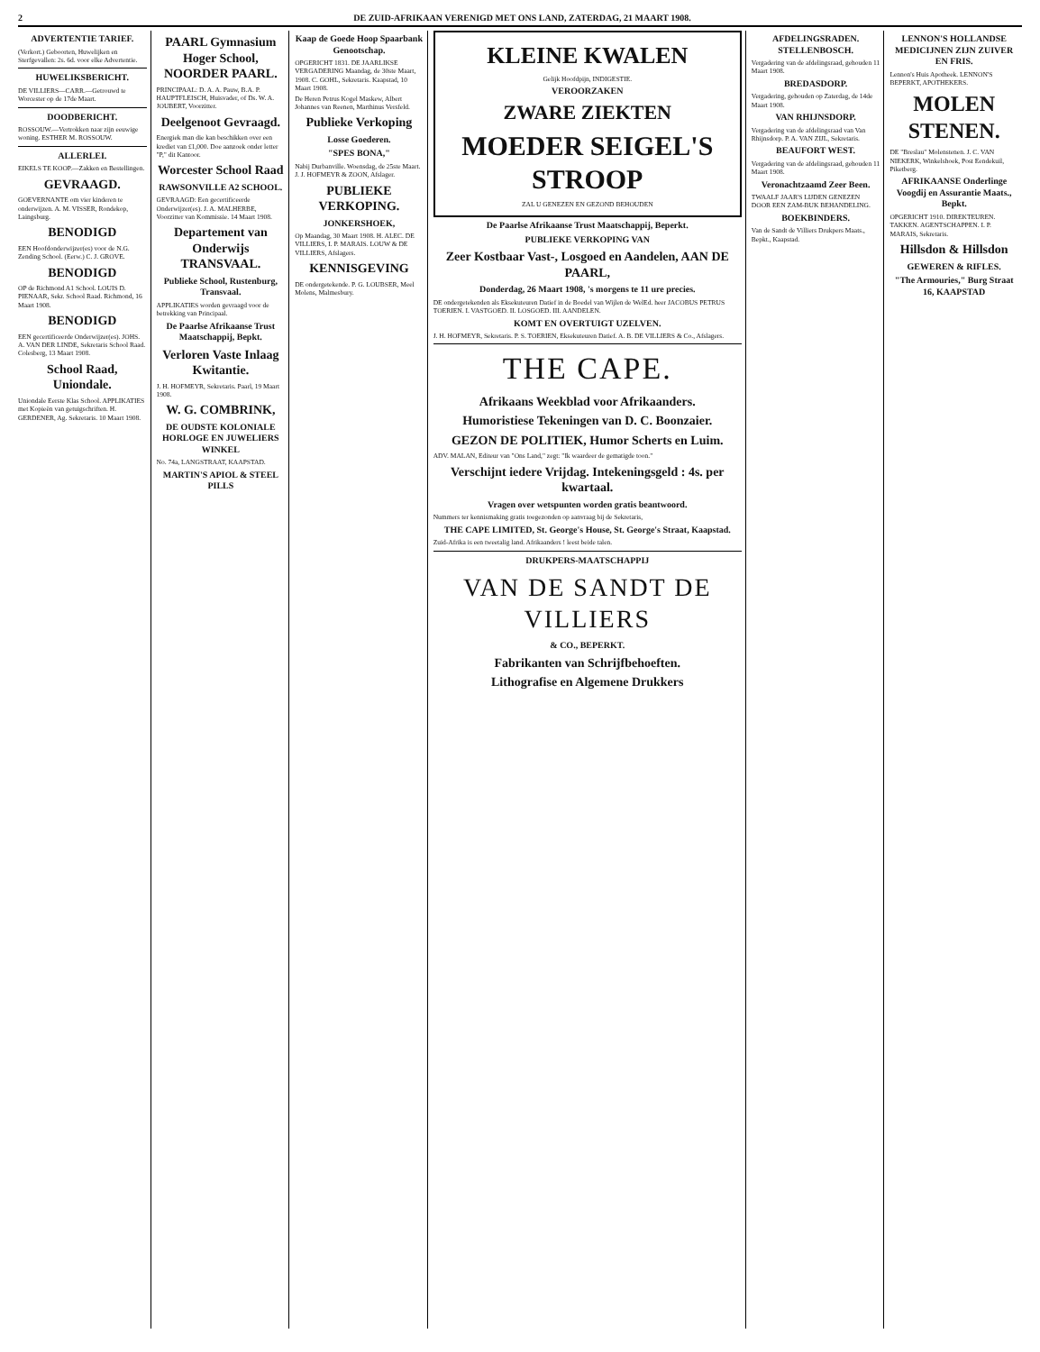2 DE ZUID-AFRIKAAN VERENIGD MET ONS LAND, ZATERDAG, 21 MAART 1908.
ADVERTENTIE TARIEF.
(Verkort.) Geboorten, Huwelijken en Sterfgevallen: 2s. 6d. voor elke Advertentie.
HUWELIKSBERICHT.
DE VILLIERS—CARR.—Getrouwd te Worcester op de 17de Maart.
DOODBERICHT.
ROSSOUW.—Vertrokken naar zijn eeuwige woning. ESTHER M. ROSSOUW.
ALLERLEI.
EIKELS TE KOOP.—Zakken en Bestellingen.
GEVRAAGD.
GOEVERNANTE om vier kinderen te onderwijzen. A. M. VISSER, Rondekop, Laingsburg.
BENODIGD
EEN Hoofdonderwijzer(es) voor de N.G. Zending School. (Eerw.) C. J. GROVE.
BENODIGD
OP de Richmond A1 School. LOUIS D. PIENAAR, Sekr. School Raad. Richmond, 16 Maart 1908.
BENODIGD
EEN gecertificeerde Onderwijzer(es). JOHS. A. VAN DER LINDE, Sekretaris School Raad. Colesberg, 13 Maart 1908.
School Raad, Uniondale.
Uniondale Eerste Klas School. APPLIKATIES met Kopieën van getuigschriften. H. GERDENER, Ag. Sekretaris. 10 Maart 1908.
PAARL Gymnasium Hoger School, NOORDER PAARL.
PRINCIPAAL: D. A. A. Pauw, B.A. P. HAUPTFLEISCH, Huisvader, of Ds. W. A. JOUBERT, Voorzitter.
Deelgenoot Gevraagd.
Energiek man die kan beschikken over een krediet van £1,000. Doe aanzoek onder letter "P," dit Kantoor.
Worcester School Raad
RAWSONVILLE A2 SCHOOL.
GEVRAAGD: Een gecertificeerde Onderwijzer(es). J. A. MALHERBE, Voorzitter van Kommissie. 14 Maart 1908.
Departement van Onderwijs TRANSVAAL.
Publieke School, Rustenburg, Transvaal.
APPLIKATIES worden gevraagd voor de betrekking van Principaal.
De Paarlse Afrikaanse Trust Maatschappij, Bepkt.
Verloren Vaste Inlaag Kwitantie.
J. H. HOFMEYR, Sekretaris. Paarl, 19 Maart 1908.
W. G. COMBRINK,
DE OUDSTE KOLONIALE HORLOGE EN JUWELIERS WINKEL
No. 74a, LANGSTRAAT, KAAPSTAD.
MARTIN'S APIOL & STEEL PILLS
Kaap de Goede Hoop Spaarbank Genootschap.
OPGERICHT 1831. DE JAARLIKSE VERGADERING Maandag, de 30ste Maart, 1908. C. GOHL, Sekretaris. Kaapstad, 10 Maart 1908.
De Heren Petrus Kogel Maskew, Albert Johannes van Reenen, Marthinus Versfeld.
Publieke Verkoping
Losse Goederen.
"SPES BONA,"
Nabij Durbanville. Woensdag, de 25ste Maart. J. J. HOFMEYR & ZOON, Afslager.
PUBLIEKE VERKOPING.
JONKERSHOEK,
Op Maandag, 30 Maart 1908. H. ALEC. DE VILLIERS, I. P. MARAIS. LOUW & DE VILLIERS, Afslagers.
KENNISGEVING
DE ondergetekende. P. G. LOUBSER, Meel Molens, Malmesbury.
KLEINE KWALEN
Gelijk Hoofdpijn, INDIGESTIE.
VEROORZAKEN
ZWARE ZIEKTEN
MOEDER SEIGEL'S STROOP
ZAL U GENEZEN EN GEZOND BEHOUDEN
De Paarlse Afrikaanse Trust Maatschappij, Beperkt.
PUBLIEKE VERKOPING VAN
Zeer Kostbaar Vast-, Losgoed en Aandelen, AAN DE PAARL,
Donderdag, 26 Maart 1908, 's morgens te 11 ure precies.
DE ondergetekenden als Eksekuteuren Datief in de Boedel van Wijlen de WelEd. heer JACOBUS PETRUS TOERIEN. I. VASTGOED. II. LOSGOED. III. AANDELEN.
KOMT EN OVERTUIGT UZELVEN.
J. H. HOFMEYR, Sekretaris. P. S. TOERIEN, Eksekuteuren Datief. A. B. DE VILLIERS & Co., Afslagers.
THE CAPE.
Afrikaans Weekblad voor Afrikaanders.
Humoristiese Tekeningen van D. C. Boonzaier.
GEZON DE POLITIEK, Humor Scherts en Luim.
ADV. MALAN, Editeur van "Ons Land," zegt: "Ik waardeer de gematigde toon."
Verschijnt iedere Vrijdag. Intekeningsgeld : 4s. per kwartaal.
Vragen over wetspunten worden gratis beantwoord.
Nummers ter kennismaking gratis toegezonden op aanvraag bij de Sekretaris,
THE CAPE LIMITED, St. George's House, St. George's Straat, Kaapstad.
Zuid-Afrika is een tweetalig land. Afrikaanders ! leest beide talen.
DRUKPERS-MAATSCHAPPIJ
VAN DE SANDT DE VILLIERS
& CO., BEPERKT.
Fabrikanten van Schrijfbehoeften.
Lithografise en Algemene Drukkers
AFDELINGSRADEN. STELLENBOSCH.
Vergadering van de afdelingsraad, gehouden 11 Maart 1908.
BREDASDORP.
Vergadering, gehouden op Zaterdag, de 14de Maart 1908.
VAN RHIJNSDORP.
Vergadering van de afdelingsraad van Van Rhijnsdorp. P. A. VAN ZIJL, Sekretaris.
BEAUFORT WEST.
Vergadering van de afdelingsraad, gehouden 11 Maart 1908.
Veronachtzaamd Zeer Been.
TWAALF JAAR'S LIJDEN GENEZEN DOOR EEN ZAM-BUK BEHANDELING.
BOEKBINDERS.
Van de Sandt de Villiers Drukpers Maats., Bepkt., Kaapstad.
LENNON'S HOLLANDSE MEDICIJNEN ZIJN ZUIVER EN FRIS.
Lennon's Huis Apotheek. LENNON'S BEPERKT, APOTHEKERS.
MOLEN STENEN.
DE "Breslau" Molenstenen. J. C. VAN NIEKERK, Winkelshoek, Post Eendekuil, Piketberg.
AFRIKAANSE Onderlinge Voogdij en Assurantie Maats., Bepkt.
OPGERICHT 1910. DIREKTEUREN. TAKKEN. AGENTSCHAPPEN. I. P. MARAIS, Sekretaris.
Hillsdon & Hillsdon
GEWEREN & RIFLES.
"The Armouries," Burg Straat 16, KAAPSTAD